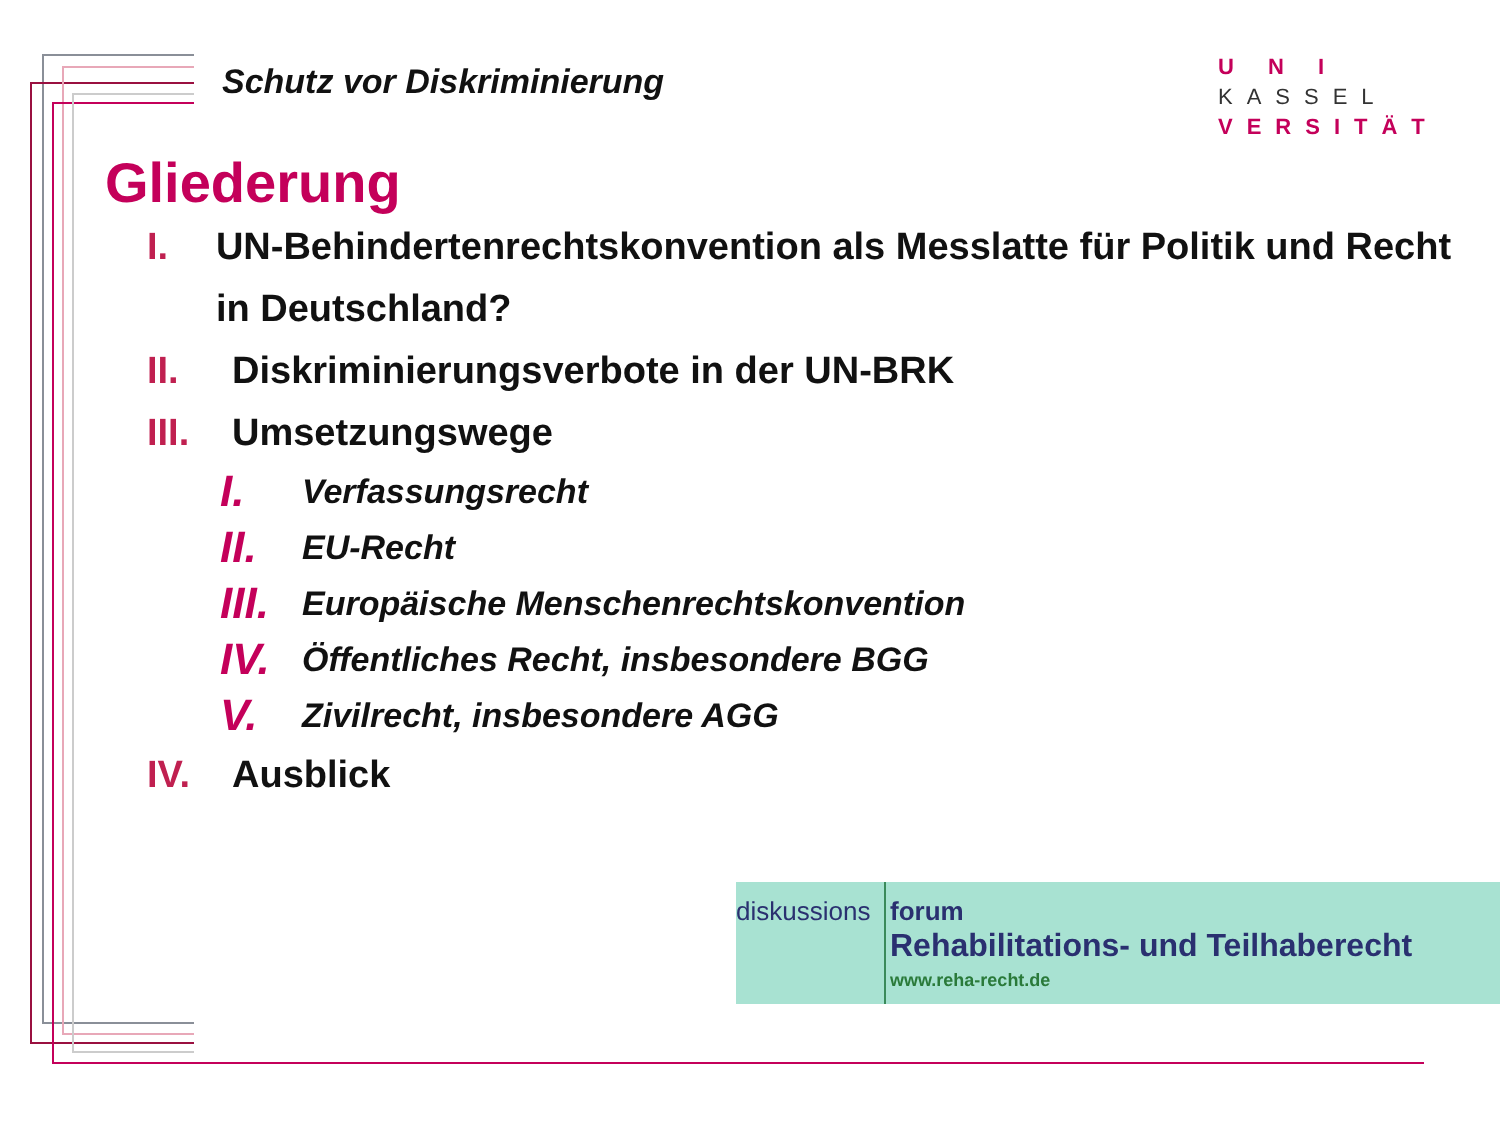Schutz vor Diskriminierung
U N I KASSEL
VERSITÄT
Gliederung
I. UN-Behindertenrechtskonvention als Messlatte für Politik und Recht in Deutschland?
II. Diskriminierungsverbote in der UN-BRK
III.
Umsetzungswege
I.
Verfassungsrecht
II.
EU-Recht
III.
Europäische Menschenrechtskonvention
IV.
Öffentliches Recht, insbesondere BGG
V.
Zivilrecht, insbesondere AGG
IV. Ausblick
diskussions
forum
Rehabilitations- und Teilhaberecht
www.reha-recht.de